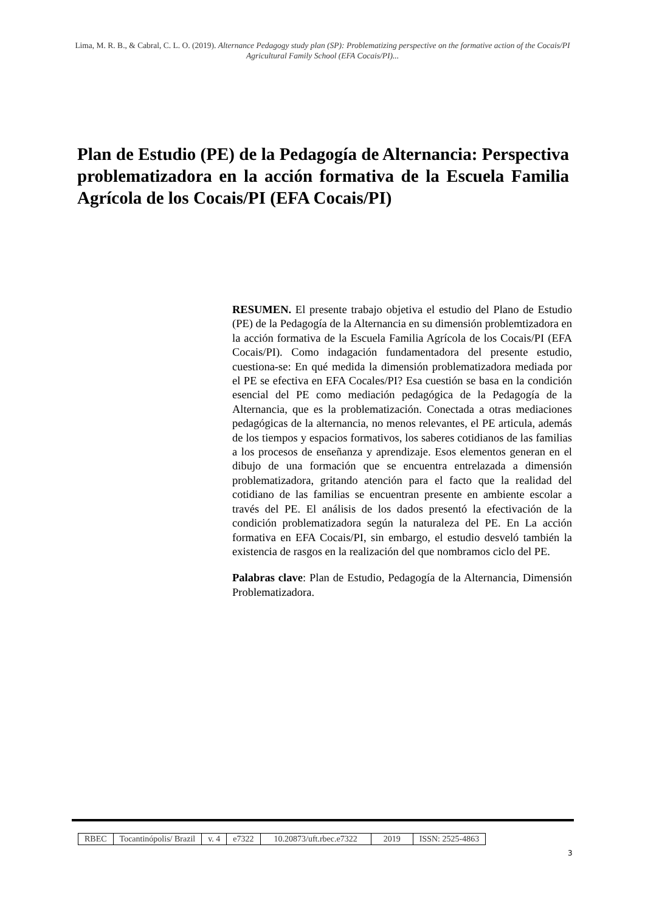Lima, M. R. B., & Cabral, C. L. O. (2019). Alternance Pedagogy study plan (SP): Problematizing perspective on the formative action of the Cocais/PI Agricultural Family School (EFA Cocais/PI)...
Plan de Estudio (PE) de la Pedagogía de Alternancia: Perspectiva problematizadora en la acción formativa de la Escuela Familia Agrícola de los Cocais/PI (EFA Cocais/PI)
RESUMEN. El presente trabajo objetiva el estudio del Plano de Estudio (PE) de la Pedagogía de la Alternancia en su dimensión problemtizadora en la acción formativa de la Escuela Familia Agrícola de los Cocais/PI (EFA Cocais/PI). Como indagación fundamentadora del presente estudio, cuestiona-se: En qué medida la dimensión problematizadora mediada por el PE se efectiva en EFA Cocales/PI? Esa cuestión se basa en la condición esencial del PE como mediación pedagógica de la Pedagogía de la Alternancia, que es la problematización. Conectada a otras mediaciones pedagógicas de la alternancia, no menos relevantes, el PE articula, además de los tiempos y espacios formativos, los saberes cotidianos de las familias a los procesos de enseñanza y aprendizaje. Esos elementos generan en el dibujo de una formación que se encuentra entrelazada a dimensión problematizadora, gritando atención para el facto que la realidad del cotidiano de las familias se encuentran presente en ambiente escolar a través del PE. El análisis de los dados presentó la efectivación de la condición problematizadora según la naturaleza del PE. En La acción formativa en EFA Cocais/PI, sin embargo, el estudio desveló también la existencia de rasgos en la realización del que nombramos ciclo del PE.
Palabras clave: Plan de Estudio, Pedagogía de la Alternancia, Dimensión Problematizadora.
| RBEC | Tocantinópolis/ Brazil | v. 4 | e7322 | 10.20873/uft.rbec.e7322 | 2019 | ISSN: 2525-4863 |
3